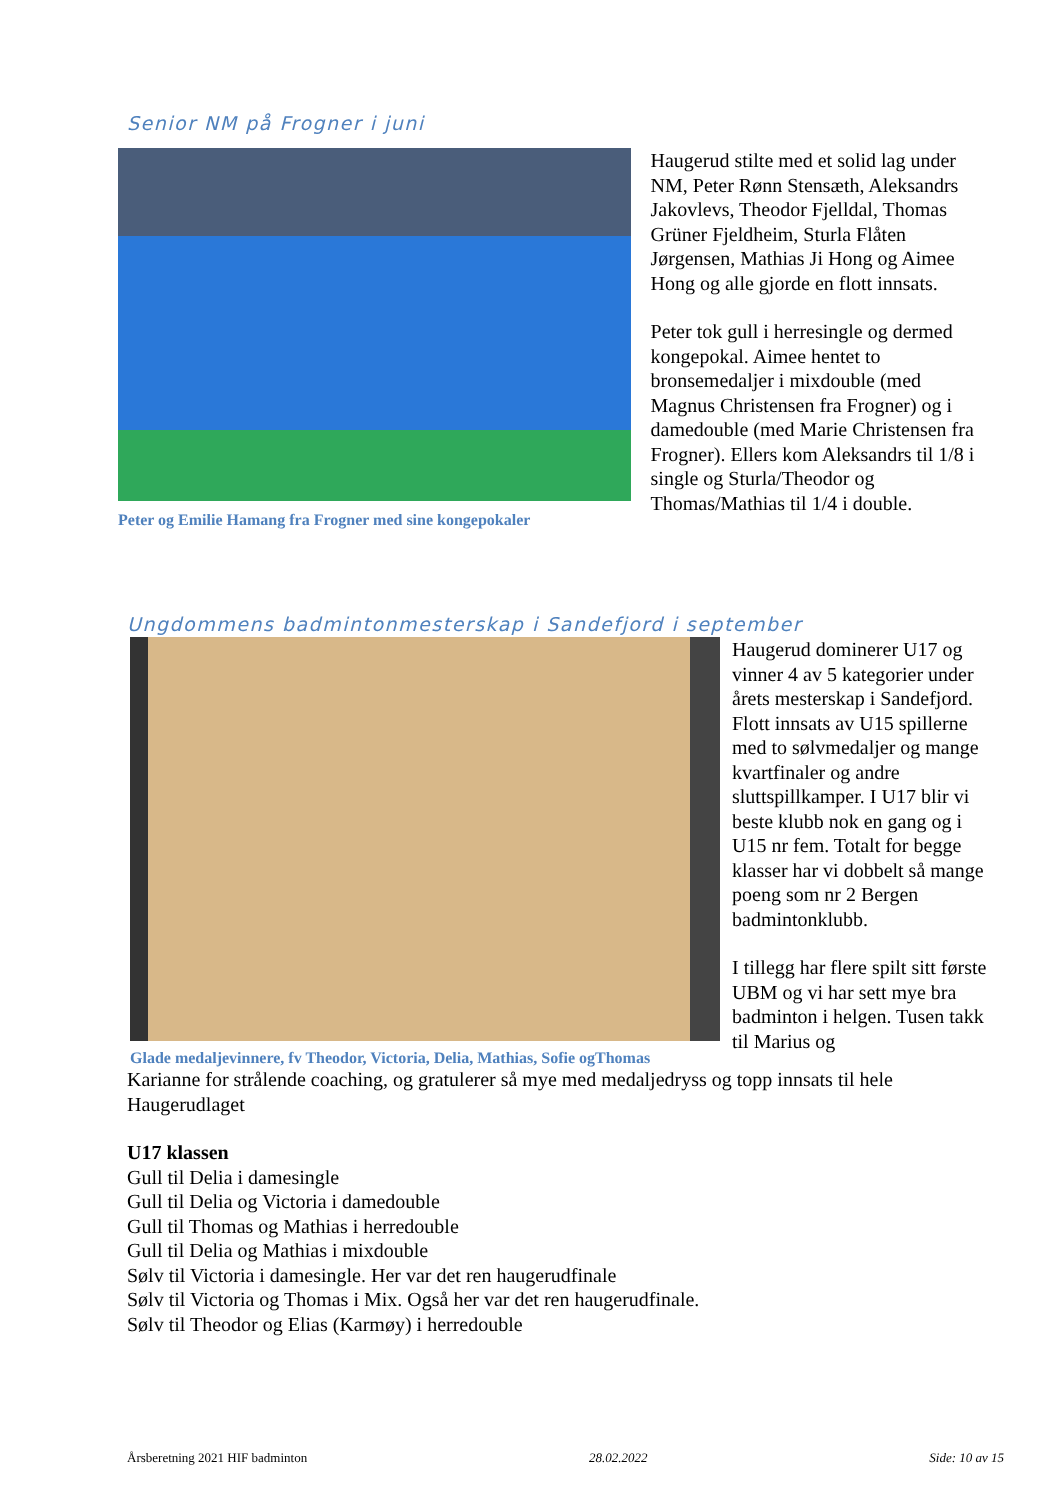Senior NM på Frogner i juni
Peter og Emilie Hamang fra Frogner med sine kongepokaler
Haugerud stilte med et solid lag under NM, Peter Rønn Stensæth, Aleksandrs Jakovlevs, Theodor Fjelldal, Thomas Grüner Fjeldheim, Sturla Flåten Jørgensen, Mathias Ji Hong og Aimee Hong og alle gjorde en flott innsats.
Peter tok gull i herresingle og dermed kongepokal. Aimee hentet to bronsemedaljer i mixdouble (med Magnus Christensen fra Frogner) og i damedouble (med Marie Christensen fra Frogner). Ellers kom Aleksandrs til 1/8 i single og Sturla/Theodor og Thomas/Mathias til 1/4 i double.
Ungdommens badmintonmesterskap i Sandefjord i september
Glade medaljevinnere, fv Theodor, Victoria, Delia, Mathias, Sofie ogThomas
Haugerud dominerer U17 og vinner 4 av 5 kategorier under årets mesterskap i Sandefjord. Flott innsats av U15 spillerne med to sølvmedaljer og mange kvartfinaler og andre sluttspillkamper. I U17 blir vi beste klubb nok en gang og i U15 nr fem. Totalt for begge klasser har vi dobbelt så mange poeng som nr 2 Bergen badmintonklubb.
I tillegg har flere spilt sitt første UBM og vi har sett mye bra badminton i helgen. Tusen takk til Marius og
Karianne for strålende coaching, og gratulerer så mye med medaljedryss og topp innsats til hele Haugerudlaget
U17 klassen
Gull til Delia i damesingle
Gull til Delia og Victoria i damedouble
Gull til Thomas og Mathias i herredouble
Gull til Delia og Mathias i mixdouble
Sølv til Victoria i damesingle. Her var det ren haugerudfinale
Sølv til Victoria og Thomas i Mix. Også her var det ren haugerudfinale.
Sølv til Theodor og Elias (Karmøy) i herredouble
Årsberetning 2021 HIF badminton 28.02.2022 Side: 10 av 15